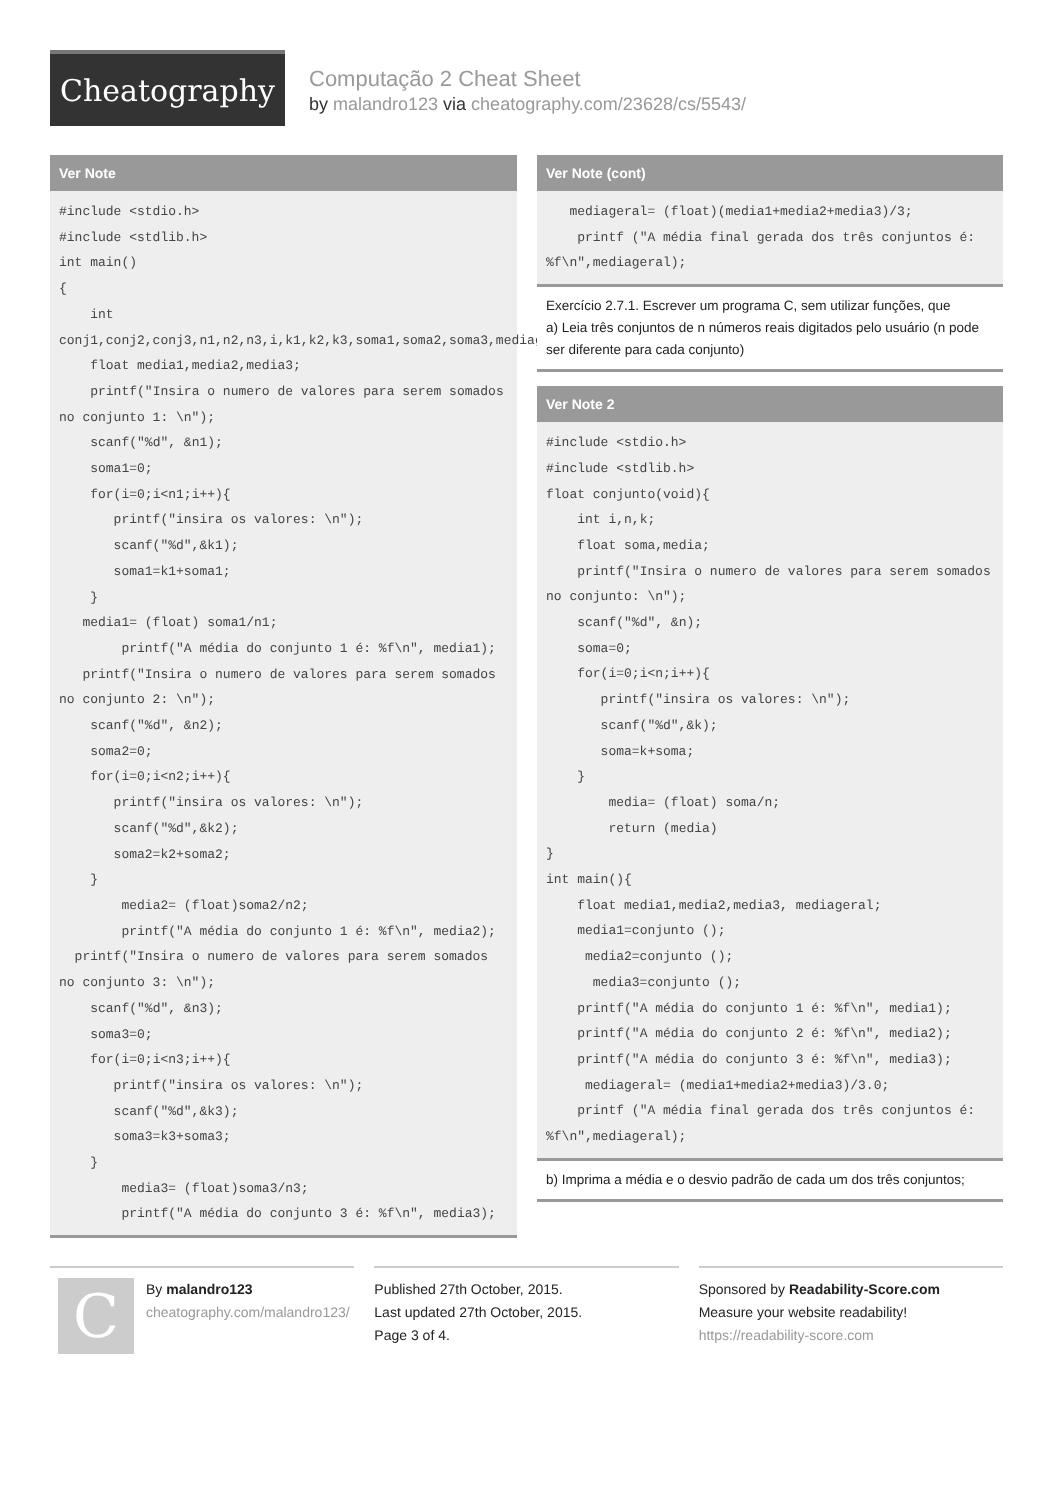Cheatography
Computação 2 Cheat Sheet
by malandro123 via cheatography.com/23628/cs/5543/
Ver Note
#include <stdio.h>
#include <stdlib.h>
int main()
{
    int
conj1,conj2,conj3,n1,n2,n3,i,k1,k2,k3,soma1,soma2,soma3,mediageral;
    float media1,media2,media3;
    printf("Insira o numero de valores para serem somados no conjunto 1: \n");
    scanf("%d", &n1);
    soma1=0;
    for(i=0;i<n1;i++){
       printf("insira os valores: \n");
       scanf("%d",&k1);
       soma1=k1+soma1;
    }
   media1= (float) soma1/n1;
        printf("A média do conjunto 1 é: %f\n", media1);
   printf("Insira o numero de valores para serem somados no conjunto 2: \n");
    scanf("%d", &n2);
    soma2=0;
    for(i=0;i<n2;i++){
       printf("insira os valores: \n");
       scanf("%d",&k2);
       soma2=k2+soma2;
    }
        media2= (float)soma2/n2;
        printf("A média do conjunto 1 é: %f\n", media2);
  printf("Insira o numero de valores para serem somados no conjunto 3: \n");
    scanf("%d", &n3);
    soma3=0;
    for(i=0;i<n3;i++){
       printf("insira os valores: \n");
       scanf("%d",&k3);
       soma3=k3+soma3;
    }
        media3= (float)soma3/n3;
        printf("A média do conjunto 3 é: %f\n", media3);
Ver Note (cont)
   mediageral= (float)(media1+media2+media3)/3;
    printf ("A média final gerada dos três conjuntos é: %f\n",mediageral);
Exercício 2.7.1. Escrever um programa C, sem utilizar funções, que
a) Leia três conjuntos de n números reais digitados pelo usuário (n pode ser diferente para cada conjunto)
Ver Note 2
#include <stdio.h>
#include <stdlib.h>
float conjunto(void){
    int i,n,k;
    float soma,media;
    printf("Insira o numero de valores para serem somados no conjunto: \n");
    scanf("%d", &n);
    soma=0;
    for(i=0;i<n;i++){
       printf("insira os valores: \n");
       scanf("%d",&k);
       soma=k+soma;
    }
        media= (float) soma/n;
        return (media)
}
int main(){
    float media1,media2,media3, mediageral;
    media1=conjunto ();
     media2=conjunto ();
      media3=conjunto ();
    printf("A média do conjunto 1 é: %f\n", media1);
    printf("A média do conjunto 2 é: %f\n", media2);
    printf("A média do conjunto 3 é: %f\n", media3);
     mediageral= (media1+media2+media3)/3.0;
    printf ("A média final gerada dos três conjuntos é: %f\n",mediageral);
b) Imprima a média e o desvio padrão de cada um dos três conjuntos;
C
By malandro123
cheatography.com/malandro123/
Published 27th October, 2015.
Last updated 27th October, 2015.
Page 3 of 4.
Sponsored by Readability-Score.com
Measure your website readability!
https://readability-score.com